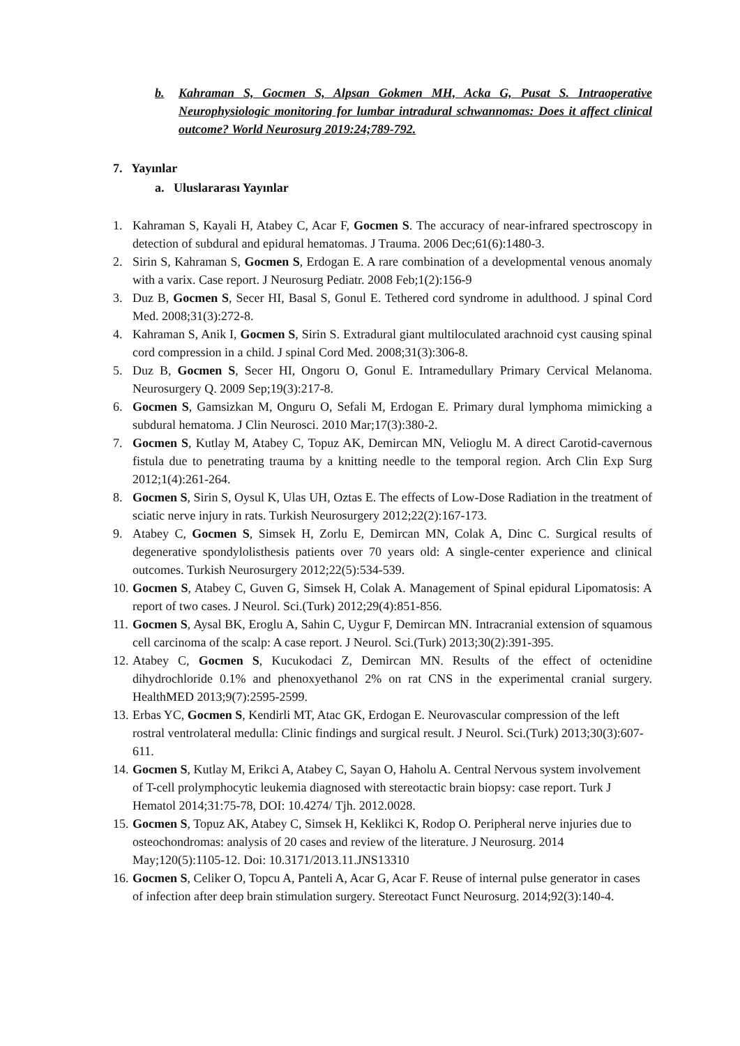b. Kahraman S, Gocmen S, Alpsan Gokmen MH, Acka G, Pusat S. Intraoperative Neurophysiologic monitoring for lumbar intradural schwannomas: Does it affect clinical outcome? World Neurosurg 2019:24;789-792.
7. Yayınlar
a. Uluslararası Yayınlar
1. Kahraman S, Kayali H, Atabey C, Acar F, Gocmen S. The accuracy of near-infrared spectroscopy in detection of subdural and epidural hematomas. J Trauma. 2006 Dec;61(6):1480-3.
2. Sirin S, Kahraman S, Gocmen S, Erdogan E. A rare combination of a developmental venous anomaly with a varix. Case report. J Neurosurg Pediatr. 2008 Feb;1(2):156-9
3. Duz B, Gocmen S, Secer HI, Basal S, Gonul E. Tethered cord syndrome in adulthood. J spinal Cord Med. 2008;31(3):272-8.
4. Kahraman S, Anik I, Gocmen S, Sirin S. Extradural giant multiloculated arachnoid cyst causing spinal cord compression in a child. J spinal Cord Med. 2008;31(3):306-8.
5. Duz B, Gocmen S, Secer HI, Ongoru O, Gonul E. Intramedullary Primary Cervical Melanoma. Neurosurgery Q. 2009 Sep;19(3):217-8.
6. Gocmen S, Gamsizkan M, Onguru O, Sefali M, Erdogan E. Primary dural lymphoma mimicking a subdural hematoma. J Clin Neurosci. 2010 Mar;17(3):380-2.
7. Gocmen S, Kutlay M, Atabey C, Topuz AK, Demircan MN, Velioglu M. A direct Carotid-cavernous fistula due to penetrating trauma by a knitting needle to the temporal region. Arch Clin Exp Surg 2012;1(4):261-264.
8. Gocmen S, Sirin S, Oysul K, Ulas UH, Oztas E. The effects of Low-Dose Radiation in the treatment of sciatic nerve injury in rats. Turkish Neurosurgery 2012;22(2):167-173.
9. Atabey C, Gocmen S, Simsek H, Zorlu E, Demircan MN, Colak A, Dinc C. Surgical results of degenerative spondylolisthesis patients over 70 years old: A single-center experience and clinical outcomes. Turkish Neurosurgery 2012;22(5):534-539.
10. Gocmen S, Atabey C, Guven G, Simsek H, Colak A. Management of Spinal epidural Lipomatosis: A report of two cases. J Neurol. Sci.(Turk) 2012;29(4):851-856.
11. Gocmen S, Aysal BK, Eroglu A, Sahin C, Uygur F, Demircan MN. Intracranial extension of squamous cell carcinoma of the scalp: A case report. J Neurol. Sci.(Turk) 2013;30(2):391-395.
12. Atabey C, Gocmen S, Kucukodaci Z, Demircan MN. Results of the effect of octenidine dihydrochloride 0.1% and phenoxyethanol 2% on rat CNS in the experimental cranial surgery. HealthMED 2013;9(7):2595-2599.
13. Erbas YC, Gocmen S, Kendirli MT, Atac GK, Erdogan E. Neurovascular compression of the left rostral ventrolateral medulla: Clinic findings and surgical result. J Neurol. Sci.(Turk) 2013;30(3):607-611.
14. Gocmen S, Kutlay M, Erikci A, Atabey C, Sayan O, Haholu A. Central Nervous system involvement of T-cell prolymphocytic leukemia diagnosed with stereotactic brain biopsy: case report. Turk J Hematol 2014;31:75-78, DOI: 10.4274/ Tjh. 2012.0028.
15. Gocmen S, Topuz AK, Atabey C, Simsek H, Keklikci K, Rodop O. Peripheral nerve injuries due to osteochondromas: analysis of 20 cases and review of the literature. J Neurosurg. 2014 May;120(5):1105-12. Doi: 10.3171/2013.11.JNS13310
16. Gocmen S, Celiker O, Topcu A, Panteli A, Acar G, Acar F. Reuse of internal pulse generator in cases of infection after deep brain stimulation surgery. Stereotact Funct Neurosurg. 2014;92(3):140-4.